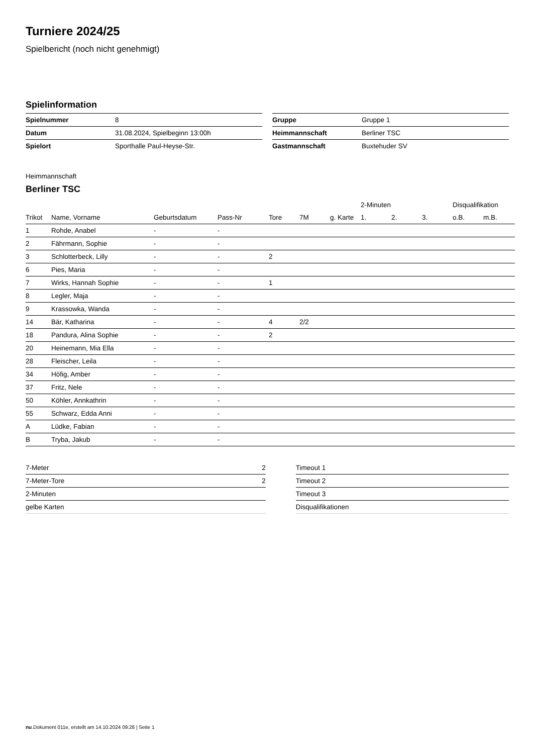Turniere 2024/25
Spielbericht (noch nicht genehmigt)
Spielinformation
| Spielnummer | 8 |
| Datum | 31.08.2024, Spielbeginn 13:00h |
| Spielort | Sporthalle Paul-Heyse-Str. |
| Gruppe | Gruppe 1 |
| Heimmannschaft | Berliner TSC |
| Gastmannschaft | Buxtehuder SV |
Heimmannschaft
Berliner TSC
| | | | | | | | 2-Minuten | | | Disqualifikation | |
| --- | --- | --- | --- | --- | --- | --- | --- | --- | --- | --- | --- |
| Trikot | Name, Vorname | Geburtsdatum | Pass-Nr | Tore | 7M | g. Karte | 1. | 2. | 3. | o.B. | m.B. |
| 1 | Rohde, Anabel | - | - | | | | | | | | |
| 2 | Fährmann, Sophie | - | - | | | | | | | | |
| 3 | Schlotterbeck, Lilly | - | - | 2 | | | | | | | |
| 6 | Pies, Maria | - | - | | | | | | | | |
| 7 | Wirks, Hannah Sophie | - | - | 1 | | | | | | | |
| 8 | Legler, Maja | - | - | | | | | | | | |
| 9 | Krassowka, Wanda | - | - | | | | | | | | |
| 14 | Bär, Katharina | - | - | 4 | 2/2 | | | | | | |
| 18 | Pandura, Alina Sophie | - | - | 2 | | | | | | | |
| 20 | Heinemann, Mia Ella | - | - | | | | | | | | |
| 28 | Fleischer, Leila | - | - | | | | | | | | |
| 34 | Höfig, Amber | - | - | | | | | | | | |
| 37 | Fritz, Nele | - | - | | | | | | | | |
| 50 | Köhler, Annkathrin | - | - | | | | | | | | |
| 55 | Schwarz, Edda Anni | - | - | | | | | | | | |
| A | Lüdke, Fabian | - | - | | | | | | | | |
| B | Tryba, Jakub | - | - | | | | | | | | |
| 7-Meter | 2 |
| 7-Meter-Tore | 2 |
| 2-Minuten | |
| gelbe Karten | |
| Timeout 1 |
| Timeout 2 |
| Timeout 3 |
| Disqualifikationen |
nu.Dokument 011e, erstellt am 14.10.2024 09:28 | Seite 1